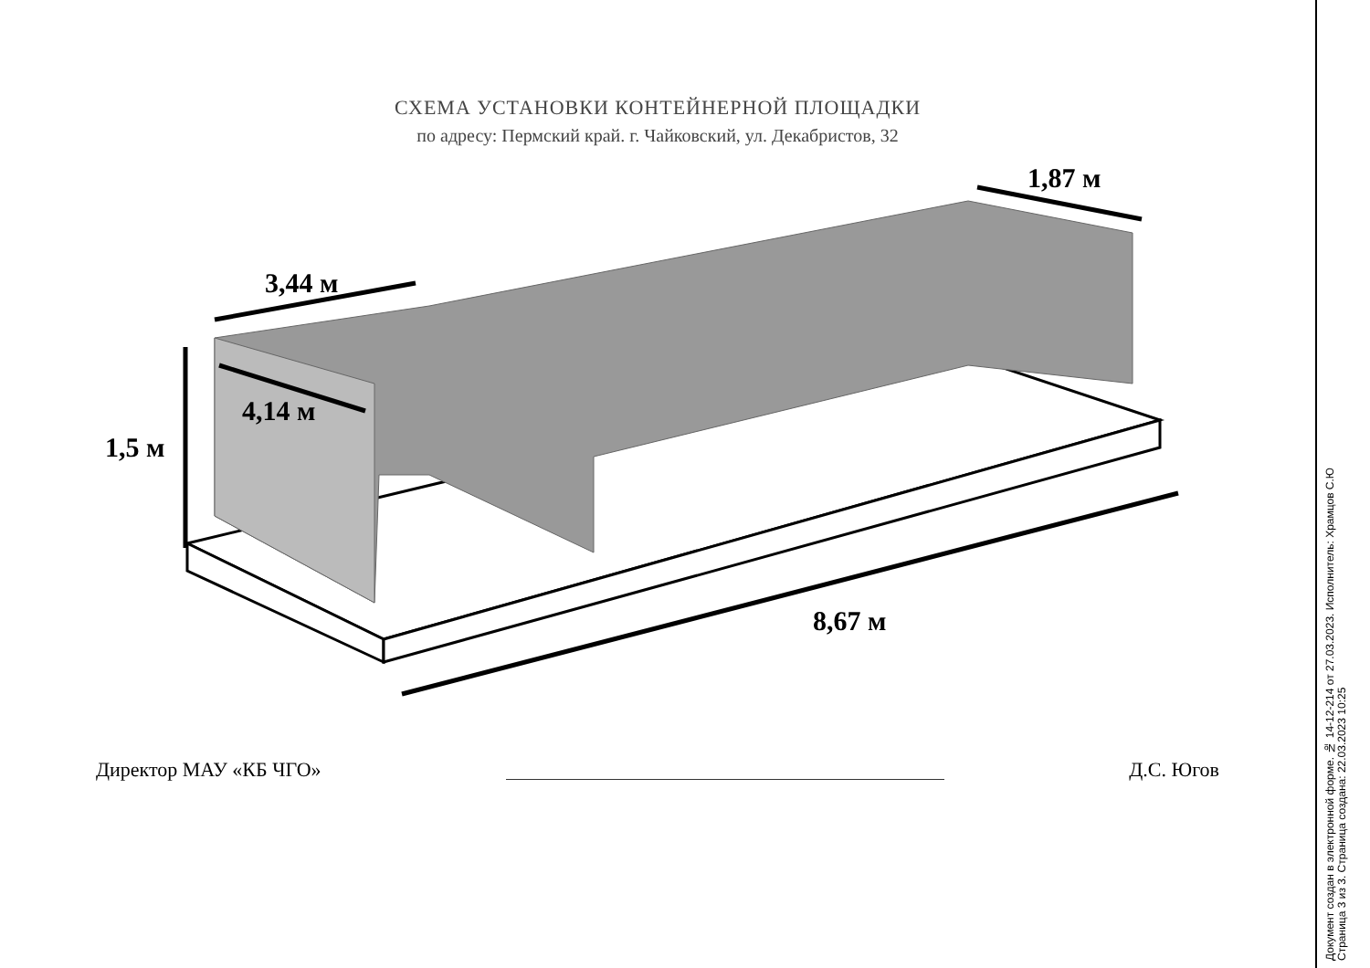СХЕМА УСТАНОВКИ КОНТЕЙНЕРНОЙ ПЛОЩАДКИ
по адресу: Пермский край. г. Чайковский, ул. Декабристов, 32
3,44 м
1,87 м
4,14 м
1,5 м
8,67 м
Директор МАУ «КБ ЧГО» Д.С. Югов
Документ создан в электронной форме. № 14-12-214 от 27.03.2023. Исполнитель: Храмцов С.Ю
Страница 3 из 3. Страница создана: 22.03.2023 10:25